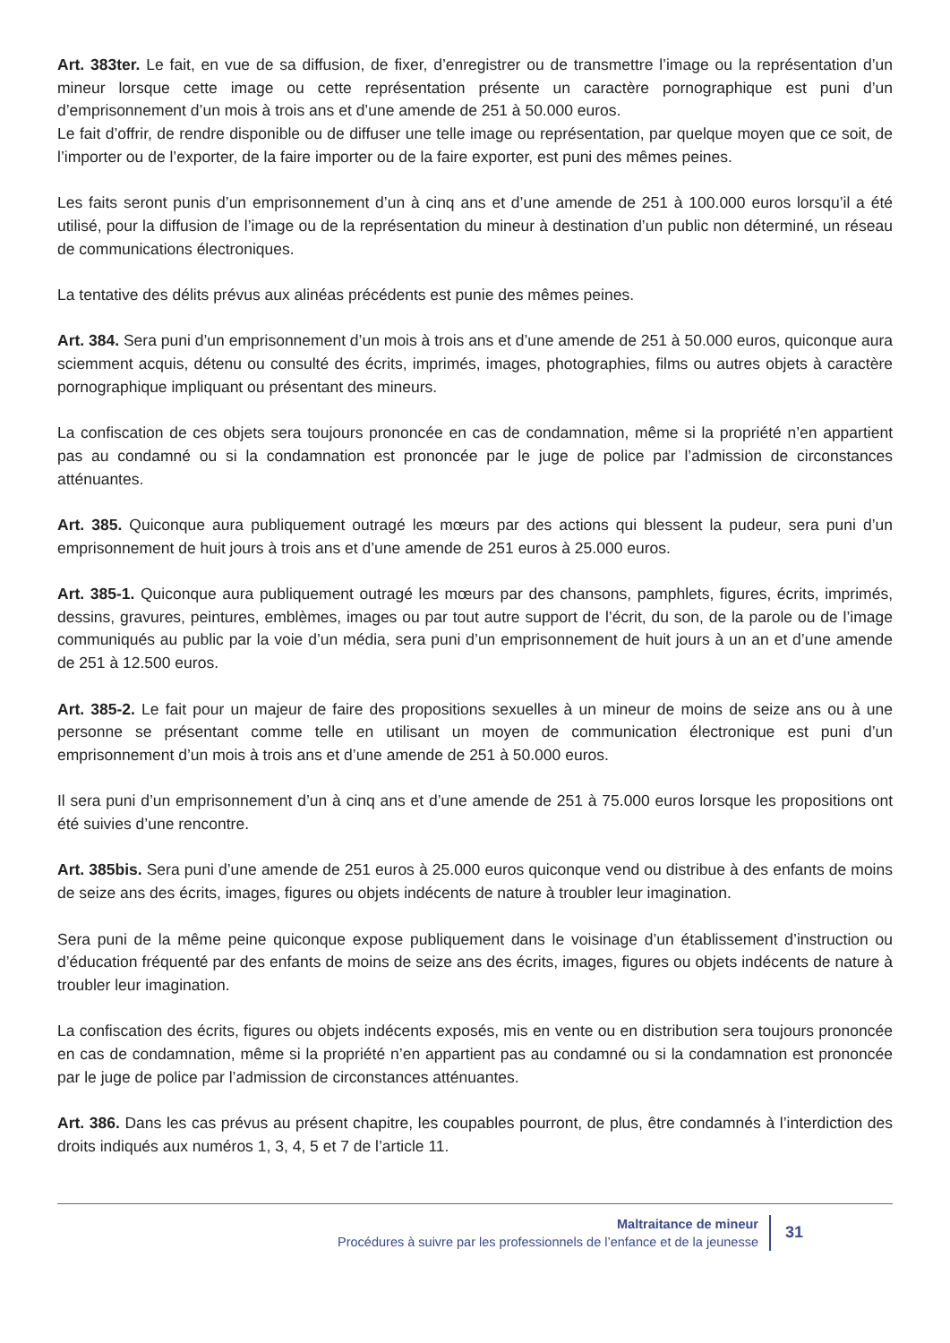Art. 383ter. Le fait, en vue de sa diffusion, de fixer, d’enregistrer ou de transmettre l’image ou la représentation d’un mineur lorsque cette image ou cette représentation présente un caractère pornographique est puni d’un d’emprisonnement d’un mois à trois ans et d’une amende de 251 à 50.000 euros.
Le fait d’offrir, de rendre disponible ou de diffuser une telle image ou représentation, par quelque moyen que ce soit, de l’importer ou de l’exporter, de la faire importer ou de la faire exporter, est puni des mêmes peines.
Les faits seront punis d’un emprisonnement d’un à cinq ans et d’une amende de 251 à 100.000 euros lorsqu’il a été utilisé, pour la diffusion de l’image ou de la représentation du mineur à destination d’un public non déterminé, un réseau de communications électroniques.
La tentative des délits prévus aux alinéas précédents est punie des mêmes peines.
Art. 384. Sera puni d’un emprisonnement d’un mois à trois ans et d’une amende de 251 à 50.000 euros, quiconque aura sciemment acquis, détenu ou consulté des écrits, imprimés, images, photographies, films ou autres objets à caractère pornographique impliquant ou présentant des mineurs.
La confiscation de ces objets sera toujours prononcée en cas de condamnation, même si la propriété n’en appartient pas au condamné ou si la condamnation est prononcée par le juge de police par l’admission de circonstances atténuantes.
Art. 385. Quiconque aura publiquement outragé les mœurs par des actions qui blessent la pudeur, sera puni d’un emprisonnement de huit jours à trois ans et d’une amende de 251 euros à 25.000 euros.
Art. 385-1. Quiconque aura publiquement outragé les mœurs par des chansons, pamphlets, figures, écrits, imprimés, dessins, gravures, peintures, emblèmes, images ou par tout autre support de l’écrit, du son, de la parole ou de l’image communiqués au public par la voie d’un média, sera puni d’un emprisonnement de huit jours à un an et d’une amende de 251 à 12.500 euros.
Art. 385-2. Le fait pour un majeur de faire des propositions sexuelles à un mineur de moins de seize ans ou à une personne se présentant comme telle en utilisant un moyen de communication électronique est puni d’un emprisonnement d’un mois à trois ans et d’une amende de 251 à 50.000 euros.
Il sera puni d’un emprisonnement d’un à cinq ans et d’une amende de 251 à 75.000 euros lorsque les propositions ont été suivies d’une rencontre.
Art. 385bis. Sera puni d’une amende de 251 euros à 25.000 euros quiconque vend ou distribue à des enfants de moins de seize ans des écrits, images, figures ou objets indécents de nature à troubler leur imagination.
Sera puni de la même peine quiconque expose publiquement dans le voisinage d’un établissement d’instruction ou d’éducation fréquenté par des enfants de moins de seize ans des écrits, images, figures ou objets indécents de nature à troubler leur imagination.
La confiscation des écrits, figures ou objets indécents exposés, mis en vente ou en distribution sera toujours prononcée en cas de condamnation, même si la propriété n’en appartient pas au condamné ou si la condamnation est prononcée par le juge de police par l’admission de circonstances atténuantes.
Art. 386. Dans les cas prévus au présent chapitre, les coupables pourront, de plus, être condamnés à l’interdiction des droits indiqués aux numéros 1, 3, 4, 5 et 7 de l’article 11.
Maltraitance de mineur
Procédures à suivre par les professionnels de l’enfance et de la jeunesse
31